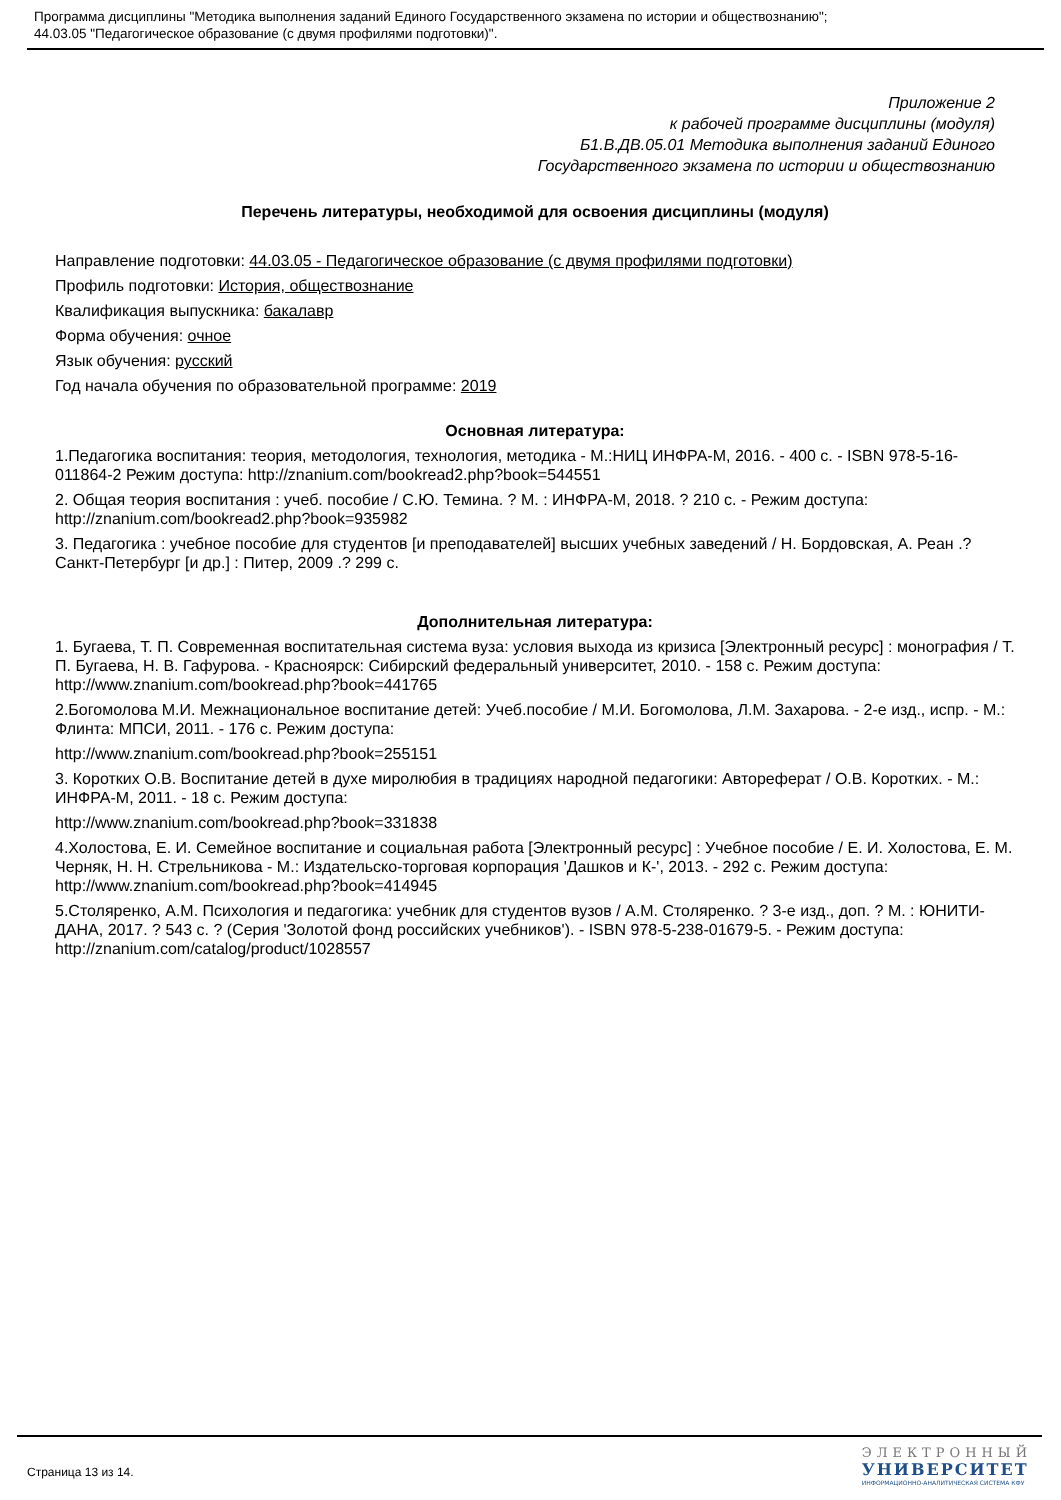Программа дисциплины "Методика выполнения заданий Единого Государственного экзамена по истории и обществознанию";
44.03.05 "Педагогическое образование (с двумя профилями подготовки)".
Приложение 2
к рабочей программе дисциплины (модуля)
Б1.В.ДВ.05.01 Методика выполнения заданий Единого
Государственного экзамена по истории и обществознанию
Перечень литературы, необходимой для освоения дисциплины (модуля)
Направление подготовки: 44.03.05 - Педагогическое образование (с двумя профилями подготовки)
Профиль подготовки: История, обществознание
Квалификация выпускника: бакалавр
Форма обучения: очное
Язык обучения: русский
Год начала обучения по образовательной программе: 2019
Основная литература:
1.Педагогика воспитания: теория, методология, технология, методика - М.:НИЦ ИНФРА-М, 2016. - 400 с. - ISBN 978-5-16-011864-2 Режим доступа: http://znanium.com/bookread2.php?book=544551
2. Общая теория воспитания : учеб. пособие / С.Ю. Темина. ? М. : ИНФРА-М, 2018. ? 210 с. - Режим доступа: http://znanium.com/bookread2.php?book=935982
3. Педагогика : учебное пособие для студентов [и преподавателей] высших учебных заведений / Н. Бордовская, А. Реан .? Санкт-Петербург [и др.] : Питер, 2009 .? 299 с.
Дополнительная литература:
1. Бугаева, Т. П. Современная воспитательная система вуза: условия выхода из кризиса [Электронный ресурс] : монография / Т. П. Бугаева, Н. В. Гафурова. - Красноярск: Сибирский федеральный университет, 2010. - 158 с. Режим доступа: http://www.znanium.com/bookread.php?book=441765
2.Богомолова М.И. Межнациональное воспитание детей: Учеб.пособие / М.И. Богомолова, Л.М. Захарова. - 2-е изд., испр. - М.: Флинта: МПСИ, 2011. - 176 с. Режим доступа:
http://www.znanium.com/bookread.php?book=255151
3. Коротких О.В. Воспитание детей в духе миролюбия в традициях народной педагогики: Автореферат / О.В. Коротких. - М.: ИНФРА-М, 2011. - 18 с. Режим доступа:
http://www.znanium.com/bookread.php?book=331838
4.Холостова, Е. И. Семейное воспитание и социальная работа [Электронный ресурс] : Учебное пособие / Е. И. Холостова, Е. М. Черняк, Н. Н. Стрельникова - М.: Издательско-торговая корпорация 'Дашков и К-', 2013. - 292 с. Режим доступа: http://www.znanium.com/bookread.php?book=414945
5.Столяренко, А.М. Психология и педагогика: учебник для студентов вузов / А.М. Столяренко. ? 3-е изд., доп. ? М. : ЮНИТИ-ДАНА, 2017. ? 543 с. ? (Серия 'Золотой фонд российских учебников'). - ISBN 978-5-238-01679-5. - Режим доступа: http://znanium.com/catalog/product/1028557
Страница 13 из 14.
ЭЛЕКТРОННЫЙ
УНИВЕРСИТЕТ
ИНФОРМАЦИОННО-АНАЛИТИЧЕСКАЯ СИСТЕМА КФУ